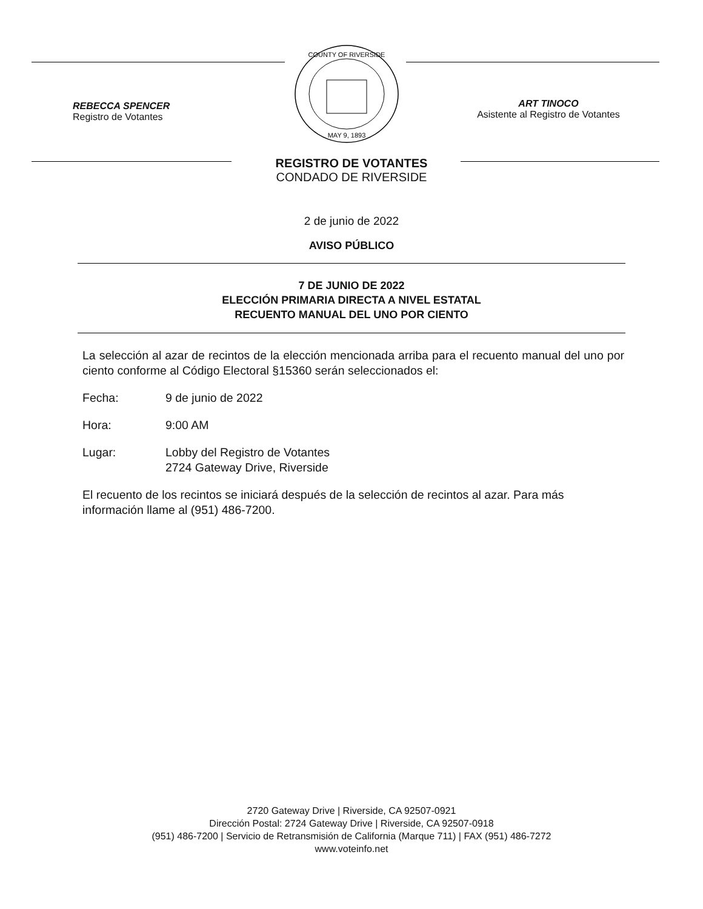REBECCA SPENCER
Registro de Votantes
COUNTY OF RIVERSIDE
MAY 9, 1893
ART TINOCO
Asistente al Registro de Votantes
REGISTRO DE VOTANTES
CONDADO DE RIVERSIDE
2 de junio de 2022
AVISO PÚBLICO
7 DE JUNIO DE 2022
ELECCIÓN PRIMARIA DIRECTA A NIVEL ESTATAL
RECUENTO MANUAL DEL UNO POR CIENTO
La selección al azar de recintos de la elección mencionada arriba para el recuento manual del uno por ciento conforme al Código Electoral §15360 serán seleccionados el:
Fecha: 9 de junio de 2022
Hora: 9:00 AM
Lugar: Lobby del Registro de Votantes
2724 Gateway Drive, Riverside
El recuento de los recintos se iniciará después de la selección de recintos al azar. Para más información llame al (951) 486-7200.
2720 Gateway Drive | Riverside, CA 92507-0921
Dirección Postal: 2724 Gateway Drive | Riverside, CA 92507-0918
(951) 486-7200 | Servicio de Retransmisión de California (Marque 711) | FAX (951) 486-7272
www.voteinfo.net